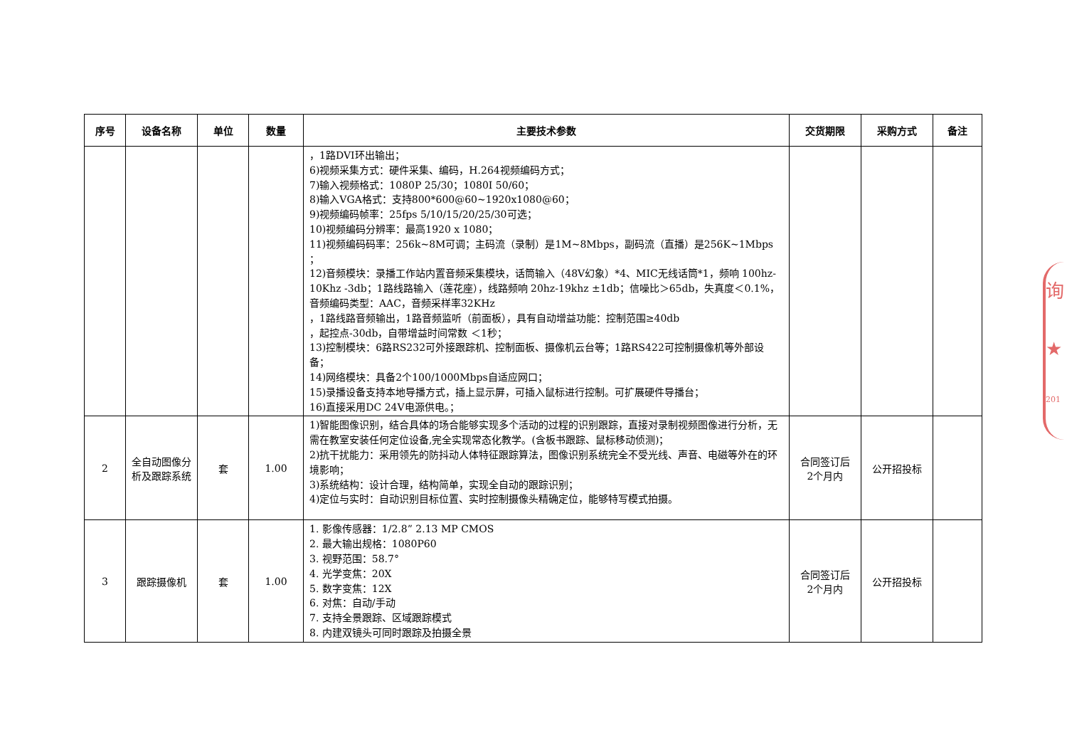| 序号 | 设备名称 | 单位 | 数量 | 主要技术参数 | 交货期限 | 采购方式 | 备注 |
| --- | --- | --- | --- | --- | --- | --- | --- |
| | | | | ，1路DVI环出输出； 6)视频采集方式：硬件采集、编码，H.264视频编码方式； 7)输入视频格式：1080P 25/30；1080I 50/60； 8)输入VGA格式：支持800*600@60~1920x1080@60； 9)视频编码帧率：25fps 5/10/15/20/25/30可选； 10)视频编码分辨率：最高1920 x 1080； 11)视频编码码率：256k~8M可调；主码流（录制）是1M~8Mbps，副码流（直播）是256K~1Mbps ； 12)音频模块：录播工作站内置音频采集模块，话筒输入（48V幻象）*4、MIC无线话筒*1，频响 100hz-10Khz -3db；1路线路输入（莲花座），线路频响 20hz-19khz ±1db；信噪比＞65db，失真度＜0.1%，音频编码类型：AAC，音频采样率32KHz ，1路线路音频输出，1路音频监听（前面板），具有自动增益功能：控制范围≥40db ，起控点-30db，自带增益时间常数 ＜1秒； 13)控制模块：6路RS232可外接跟踪机、控制面板、摄像机云台等；1路RS422可控制摄像机等外部设备； 14)网络模块：具备2个100/1000Mbps自适应网口； 15)录播设备支持本地导播方式，插上显示屏，可插入鼠标进行控制。可扩展硬件导播台； 16)直接采用DC 24V电源供电。； | | | |
| 2 | 全自动图像分析及跟踪系统 | 套 | 1.00 | 1)智能图像识别，结合具体的场合能够实现多个活动的过程的识别跟踪，直接对录制视频图像进行分析，无需在教室安装任何定位设备,完全实现常态化教学。(含板书跟踪、鼠标移动侦测)； 2)抗干扰能力：采用领先的防抖动人体特征跟踪算法，图像识别系统完全不受光线、声音、电磁等外在的环境影响； 3)系统结构：设计合理，结构简单，实现全自动的跟踪识别； 4)定位与实时：自动识别目标位置、实时控制摄像头精确定位，能够特写模式拍摄。 | 合同签订后 2个月内 | 公开招投标 | |
| 3 | 跟踪摄像机 | 套 | 1.00 | 1. 影像传感器：1/2.8” 2.13 MP CMOS 2. 最大输出规格：1080P60 3. 视野范围：58.7° 4. 光学变焦：20X 5. 数字变焦：12X 6. 对焦：自动/手动 7. 支持全景跟踪、区域跟踪模式 8. 内建双镜头可同时跟踪及拍摄全景 | 合同签订后 2个月内 | 公开招投标 | |
询
★
201